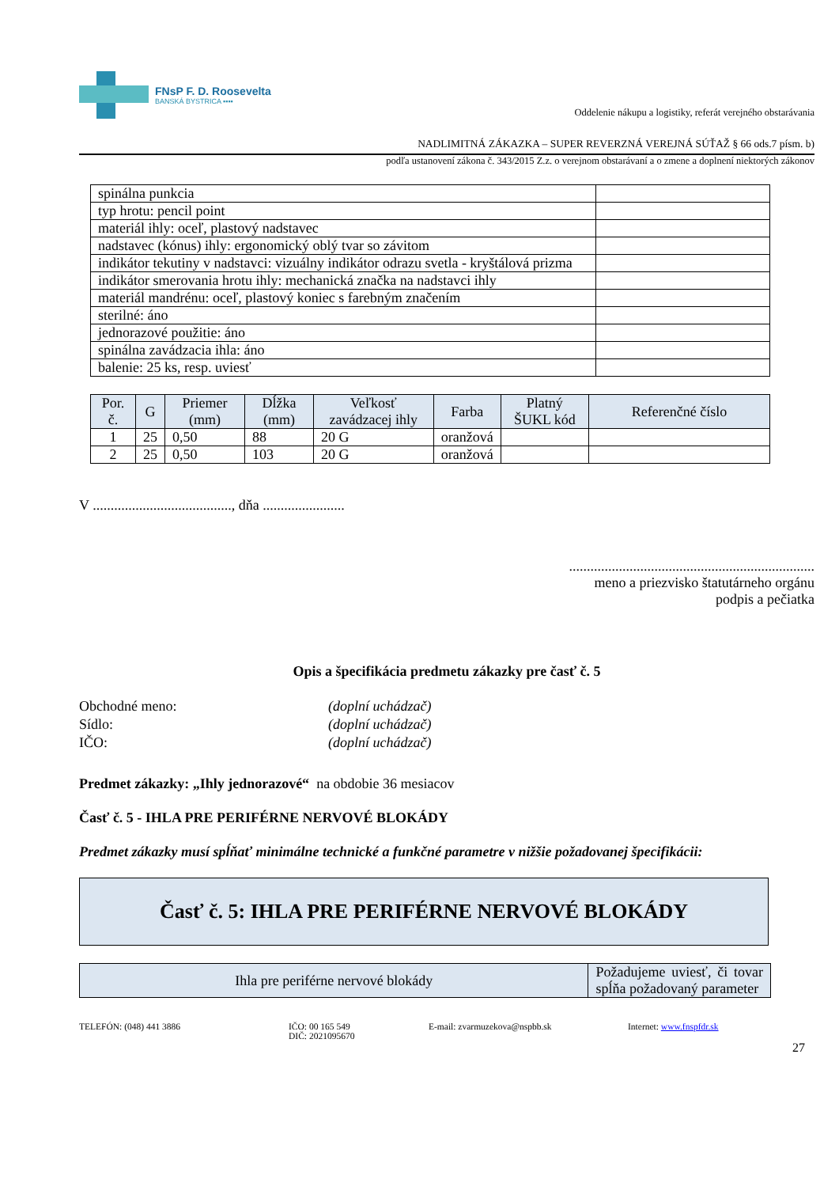FNsP F. D. Roosevelta
BANSKÁ BYSTRICA ▪▪▪▪
Oddelenie nákupu a logistiky, referát verejného obstarávania
NADLIMITNÁ ZÁKAZKA – SUPER REVERZNÁ VEREJNÁ SÚŤAŽ § 66 ods.7 písm. b)
podľa ustanovení zákona č. 343/2015 Z.z. o verejnom obstarávaní a o zmene a doplnení niektorých zákonov
| spinálna punkcia | |
| typ hrotu: pencil point | |
| materiál ihly: oceľ, plastový nadstavec | |
| nadstavec (kónus) ihly: ergonomický oblý tvar so závitom | |
| indikátor tekutiny v nadstavci: vizuálny indikátor odrazu svetla - kryštálová prizma | |
| indikátor smerovania hrotu ihly: mechanická značka na nadstavci ihly | |
| materiál mandrénu: oceľ, plastový koniec s farebným značením | |
| sterilné: áno | |
| jednorazové použitie: áno | |
| spinálna zavádzacia ihla: áno | |
| balenie: 25 ks, resp. uviesť | |
| Por. č. | G | Priemer (mm) | Dĺžka (mm) | Veľkosť zavádzacej ihly | Farba | Platný ŠUKL kód | Referenčné číslo |
| --- | --- | --- | --- | --- | --- | --- | --- |
| 1 | 25 | 0,50 | 88 | 20 G | oranžová | | |
| 2 | 25 | 0,50 | 103 | 20 G | oranžová | | |
V ......................................., dňa .......................
.....................................................................
meno a priezvisko štatutárneho orgánu
podpis a pečiatka
Opis a špecifikácia predmetu zákazky pre časť č. 5
Obchodné meno: (doplní uchádzač) Sídlo: (doplní uchádzač) IČO: (doplní uchádzač)
Predmet zákazky: „Ihly jednorazové“ na obdobie 36 mesiacov
Časť č. 5 - IHLA PRE PERIFÉRNE NERVOVÉ BLOKÁDY
Predmet zákazky musí spĺňať minimálne technické a funkčné parametre v nižšie požadovanej špecifikácii:
Časť č. 5: IHLA PRE PERIFÉRNE NERVOVÉ BLOKÁDY
| Ihla pre periférne nervové blokády | Požadujeme uviesť, či tovar spĺňa požadovaný parameter |
| --- | --- |
TELEFÓN: (048) 441 3886 IČO: 00 165 549
DIČ: 2021095670 E-mail: zvarmuzekova@nspbb.sk Internet: www.fnspfdr.sk
27